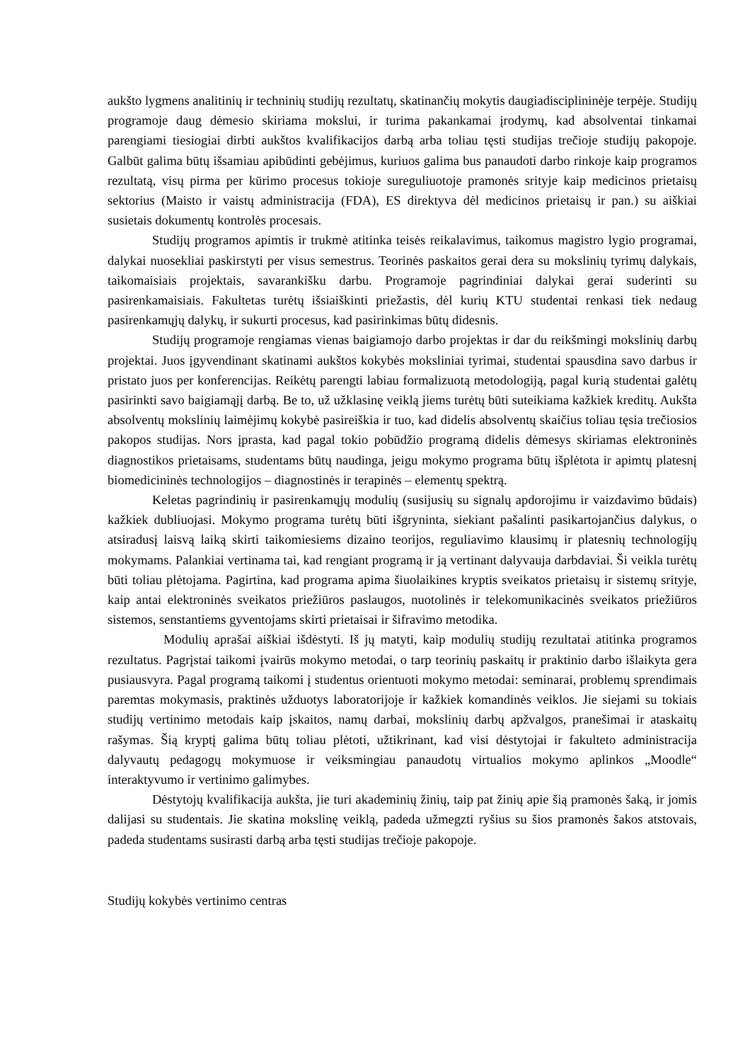aukšto lygmens analitinių ir techninių studijų rezultatų, skatinančių mokytis daugiadisciplininėje terpėje. Studijų programoje daug dėmesio skiriama mokslui, ir turima pakankamai įrodymų, kad absolventai tinkamai parengiami tiesiogiai dirbti aukštos kvalifikacijos darbą arba toliau tęsti studijas trečioje studijų pakopoje. Galbūt galima būtų išsamiau apibūdinti gebėjimus, kuriuos galima bus panaudoti darbo rinkoje kaip programos rezultatą, visų pirma per kūrimo procesus tokioje sureguliuotoje pramonės srityje kaip medicinos prietaisų sektorius (Maisto ir vaistų administracija (FDA), ES direktyva dėl medicinos prietaisų ir pan.) su aiškiai susietais dokumentų kontrolės procesais.
Studijų programos apimtis ir trukmė atitinka teisės reikalavimus, taikomus magistro lygio programai, dalykai nuosekliai paskirstyti per visus semestrus. Teorinės paskaitos gerai dera su mokslinių tyrimų dalykais, taikomaisiais projektais, savarankišku darbu. Programoje pagrindiniai dalykai gerai suderinti su pasirenkamaisiais. Fakultetas turėtų išsiaiškinti priežastis, dėl kurių KTU studentai renkasi tiek nedaug pasirenkamųjų dalykų, ir sukurti procesus, kad pasirinkimas būtų didesnis.
Studijų programoje rengiamas vienas baigiamojo darbo projektas ir dar du reikšmingi mokslinių darbų projektai. Juos įgyvendinant skatinami aukštos kokybės moksliniai tyrimai, studentai spausdina savo darbus ir pristato juos per konferencijas. Reikėtų parengti labiau formalizuotą metodologiją, pagal kurią studentai galėtų pasirinkti savo baigiamąjį darbą. Be to, už užklasinę veiklą jiems turėtų būti suteikiama kažkiek kreditų. Aukšta absolventų mokslinių laimėjimų kokybė pasireiškia ir tuo, kad didelis absolventų skaičius toliau tęsia trečiosios pakopos studijas. Nors įprasta, kad pagal tokio pobūdžio programą didelis dėmesys skiriamas elektroninės diagnostikos prietaisams, studentams būtų naudinga, jeigu mokymo programa būtų išplėtota ir apimtų platesnį biomedicininės technologijos – diagnostinės ir terapinės – elementų spektrą.
Keletas pagrindinių ir pasirenkamųjų modulių (susijusių su signalų apdorojimu ir vaizdavimo būdais) kažkiek dubliuojasi. Mokymo programa turėtų būti išgryninta, siekiant pašalinti pasikartojančius dalykus, o atsiradusį laisvą laiką skirti taikomiesiems dizaino teorijos, reguliavimo klausimų ir platesnių technologijų mokymams. Palankiai vertinama tai, kad rengiant programą ir ją vertinant dalyvauja darbdaviai. Ši veikla turėtų būti toliau plėtojama. Pagirtina, kad programa apima šiuolaikines kryptis sveikatos prietaisų ir sistemų srityje, kaip antai elektroninės sveikatos priežiūros paslaugos, nuotolinės ir telekomunikacinės sveikatos priežiūros sistemos, senstantiems gyventojams skirti prietaisai ir šifravimo metodika.
Modulių aprašai aiškiai išdėstyti. Iš jų matyti, kaip modulių studijų rezultatai atitinka programos rezultatus. Pagrįstai taikomi įvairūs mokymo metodai, o tarp teorinių paskaitų ir praktinio darbo išlaikyta gera pusiausvyra. Pagal programą taikomi į studentus orientuoti mokymo metodai: seminarai, problemų sprendimais paremtas mokymasis, praktinės užduotys laboratorijoje ir kažkiek komandinės veiklos. Jie siejami su tokiais studijų vertinimo metodais kaip įskaitos, namų darbai, mokslinių darbų apžvalgos, pranešimai ir ataskaitų rašymas. Šią kryptį galima būtų toliau plėtoti, užtikrinant, kad visi dėstytojai ir fakulteto administracija dalyvautų pedagogų mokymuose ir veiksmingiau panaudotų virtualios mokymo aplinkos „Moodle“ interaktyvumo ir vertinimo galimybes.
Dėstytojų kvalifikacija aukšta, jie turi akademinių žinių, taip pat žinių apie šią pramonės šaką, ir jomis dalijasi su studentais. Jie skatina mokslinę veiklą, padeda užmegzti ryšius su šios pramonės šakos atstovais, padeda studentams susirasti darbą arba tęsti studijas trečioje pakopoje.
Studijų kokybės vertinimo centras